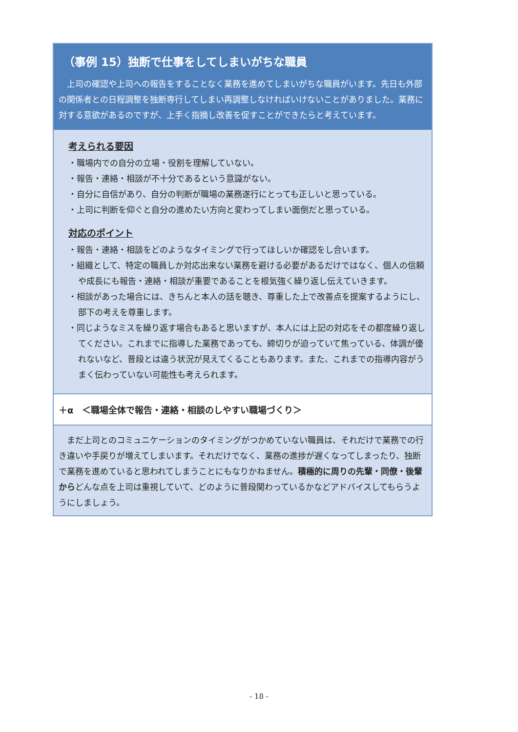（事例 15）独断で仕事をしてしまいがちな職員
上司の確認や上司への報告をすることなく業務を進めてしまいがちな職員がいます。先日も外部の関係者との日程調整を独断専行してしまい再調整しなければいけないことがありました。業務に対する意欲があるのですが、上手く指摘し改善を促すことができたらと考えています。
考えられる要因
・職場内での自分の立場・役割を理解していない。
・報告・連絡・相談が不十分であるという意識がない。
・自分に自信があり、自分の判断が職場の業務遂行にとっても正しいと思っている。
・上司に判断を仰ぐと自分の進めたい方向と変わってしまい面倒だと思っている。
対応のポイント
・報告・連絡・相談をどのようなタイミングで行ってほしいか確認をし合います。
・組織として、特定の職員しか対応出来ない業務を避ける必要があるだけではなく、個人の信頼や成長にも報告・連絡・相談が重要であることを根気強く繰り返し伝えていきます。
・相談があった場合には、きちんと本人の話を聴き、尊重した上で改善点を提案するようにし、部下の考えを尊重します。
・同じようなミスを繰り返す場合もあると思いますが、本人には上記の対応をその都度繰り返してください。これまでに指導した業務であっても、締切りが迫っていて焦っている、体調が優れないなど、普段とは違う状況が見えてくることもあります。また、これまでの指導内容がうまく伝わっていない可能性も考えられます。
＋α　＜職場全体で報告・連絡・相談のしやすい職場づくり＞
まだ上司とのコミュニケーションのタイミングがつかめていない職員は、それだけで業務での行き違いや手戻りが増えてしまいます。それだけでなく、業務の進捗が遅くなってしまったり、独断で業務を進めていると思われてしまうことにもなりかねません。積極的に周りの先輩・同僚・後輩からどんな点を上司は重視していて、どのように普段関わっているかなどアドバイスしてもらうようにしましょう。
- 18 -